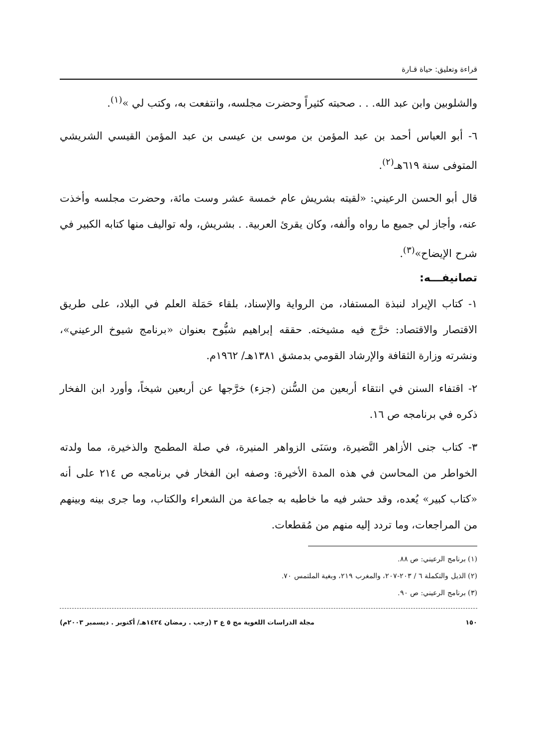قراءة وتعليق: حياة قـارة
والشلوبين وابن عبد الله. . . صحبته كثيراً وحضرت مجلسه، وانتفعت به، وكتب لي »<sup>(١)</sup>.
٦- أبو العباس أحمد بن عبد المؤمن بن موسى بن عيسى بن عبد المؤمن القيسي الشريشي المتوفى سنة ٦١٩هـ<sup>(٢)</sup>.
قال أبو الحسن الرعيني: «لقيته بشريش عام خمسة عشر وست مائة، وحضرت مجلسه وأخذت عنه، وأجاز لي جميع ما رواه وألفه، وكان يقرئ العربية. . بشريش، وله تواليف منها كتابه الكبير في شرح الإيضاح»<sup>(٣)</sup>.
تصانيفـــه:
١- كتاب الإيراد لنبذة المستفاد، من الرواية والإسناد، بلقاء حَمَلة العلم في البلاد، على طريق الاقتصار والاقتصاد: خرَّج فيه مشيخته. حققه إبراهيم شبُّوح بعنوان «برنامج شيوخ الرعيني»، ونشرته وزارة الثقافة والإرشاد القومي بدمشق ١٣٨١هـ/ ١٩٦٢م.
٢- اقتفاء السنن في انتقاء أربعين من السُّنن (جزء) خرَّجها عن أربعين شيخاً، وأورد ابن الفخار ذكره في برنامجه ص ١٦.
٣- كتاب جنى الأزاهر النَّضيرة، وسَنَى الزواهر المنيرة، في صلة المطمح والذخيرة، مما ولدته الخواطر من المحاسن في هذه المدة الأخيرة: وصفه ابن الفخار في برنامجه ص ٢١٤ على أنه «كتاب كبير» يُعده، وقد حشر فيه ما خاطبه به جماعة من الشعراء والكتاب، وما جرى بينه وبينهم من المراجعات، وما تردد إليه منهم من مُقطعات.
(١) برنامج الرعيني: ص ٨٨.
(٢) الذيل والتكملة ٦ / ٢٠٣-٢٠٧، والمغرب ٢١٩، وبغية الملتمس ٧٠.
(٣) برنامج الرعيني: ص ٩٠.
١٥٠ مجلة الدراسات اللغوية مج ٥ ع ٣ (رجب . رمضان ١٤٢٤هـ/ أكتوبر . ديسمبر ٢٠٠٣م)